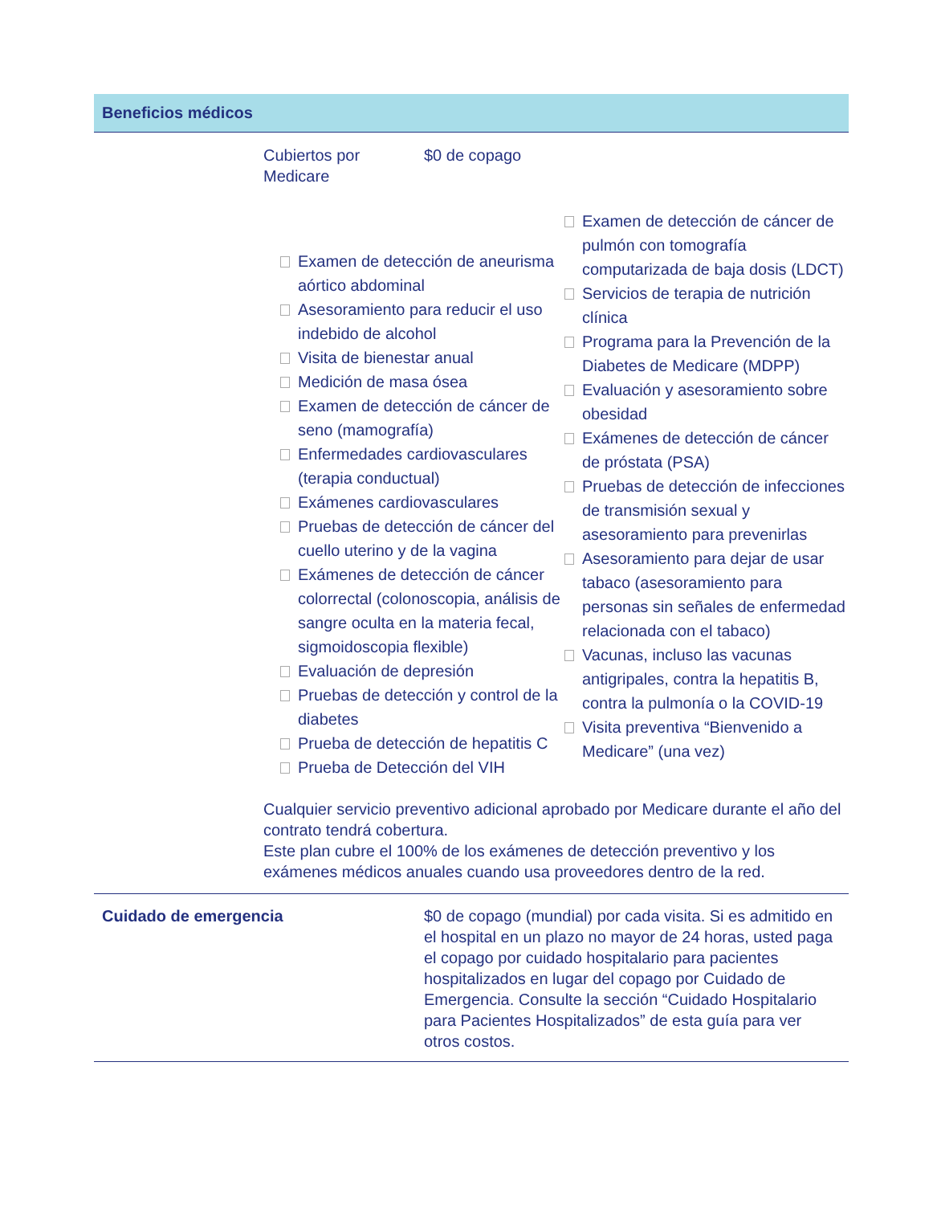Beneficios médicos
Cubiertos por
Medicare
$0 de copago
Examen de detección de aneurisma aórtico abdominal
Asesoramiento para reducir el uso indebido de alcohol
Visita de bienestar anual
Medición de masa ósea
Examen de detección de cáncer de seno (mamografía)
Enfermedades cardiovasculares (terapia conductual)
Exámenes cardiovasculares
Pruebas de detección de cáncer del cuello uterino y de la vagina
Exámenes de detección de cáncer colorrectal (colonoscopia, análisis de sangre oculta en la materia fecal, sigmoidoscopia flexible)
Evaluación de depresión
Pruebas de detección y control de la diabetes
Prueba de detección de hepatitis C
Prueba de Detección del VIH
Examen de detección de cáncer de pulmón con tomografía computarizada de baja dosis (LDCT)
Servicios de terapia de nutrición clínica
Programa para la Prevención de la Diabetes de Medicare (MDPP)
Evaluación y asesoramiento sobre obesidad
Exámenes de detección de cáncer de próstata (PSA)
Pruebas de detección de infecciones de transmisión sexual y asesoramiento para prevenirlas
Asesoramiento para dejar de usar tabaco (asesoramiento para personas sin señales de enfermedad relacionada con el tabaco)
Vacunas, incluso las vacunas antigripales, contra la hepatitis B, contra la pulmonía o la COVID-19
Visita preventiva “Bienvenido a Medicare” (una vez)
Cualquier servicio preventivo adicional aprobado por Medicare durante el año del contrato tendrá cobertura.
Este plan cubre el 100% de los exámenes de detección preventivo y los exámenes médicos anuales cuando usa proveedores dentro de la red.
Cuidado de emergencia $0 de copago (mundial) por cada visita. Si es admitido en el hospital en un plazo no mayor de 24 horas, usted paga el copago por cuidado hospitalario para pacientes hospitalizados en lugar del copago por Cuidado de Emergencia. Consulte la sección “Cuidado Hospitalario para Pacientes Hospitalizados” de esta guía para ver otros costos.